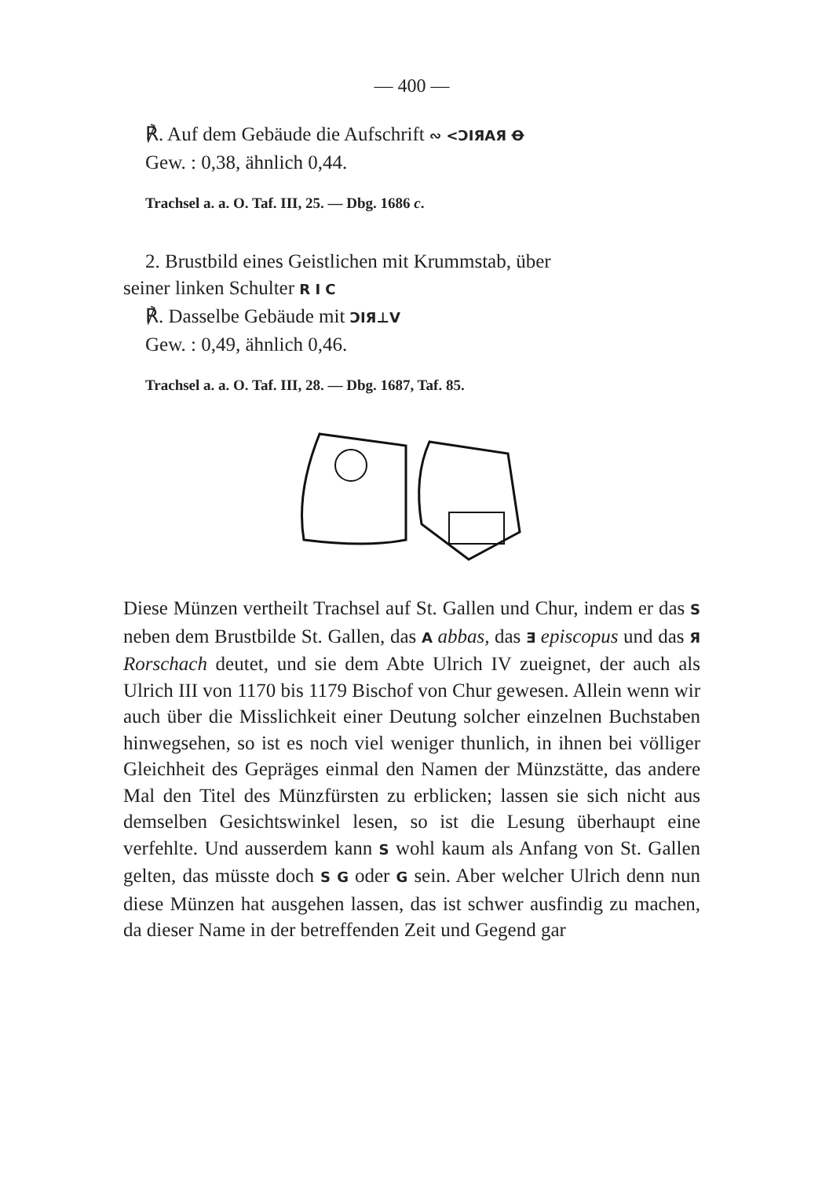— 400 —
℟. Auf dem Gebäude die Aufschrift ∾ <ƆIЯAЯ Ꝋ
Gew. : 0,38, ähnlich 0,44.
Trachsel a. a. O. Taf. III, 25. — Dbg. 1686 c.
2. Brustbild eines Geistlichen mit Krummstab, über
seiner linken Schulter R I C
℟. Dasselbe Gebäude mit ƆIЯ⊥V
Gew. : 0,49, ähnlich 0,46.
Trachsel a. a. O. Taf. III, 28. — Dbg. 1687, Taf. 85.
Diese Münzen vertheilt Trachsel auf St. Gallen und Chur, indem er das S neben dem Brustbilde St. Gallen, das A abbas, das Ǝ episcopus und das Я Rorschach deutet, und sie dem Abte Ulrich IV zueignet, der auch als Ulrich III von 1170 bis 1179 Bischof von Chur gewesen. Allein wenn wir auch über die Misslichkeit einer Deutung solcher einzelnen Buchstaben hinwegsehen, so ist es noch viel weniger thunlich, in ihnen bei völliger Gleichheit des Gepräges einmal den Namen der Münzstätte, das andere Mal den Titel des Münzfürsten zu erblicken; lassen sie sich nicht aus demselben Gesichtswinkel lesen, so ist die Lesung überhaupt eine verfehlte. Und ausserdem kann S wohl kaum als Anfang von St. Gallen gelten, das müsste doch S G oder G sein. Aber welcher Ulrich denn nun diese Münzen hat ausgehen lassen, das ist schwer ausfindig zu machen, da dieser Name in der betreffenden Zeit und Gegend gar